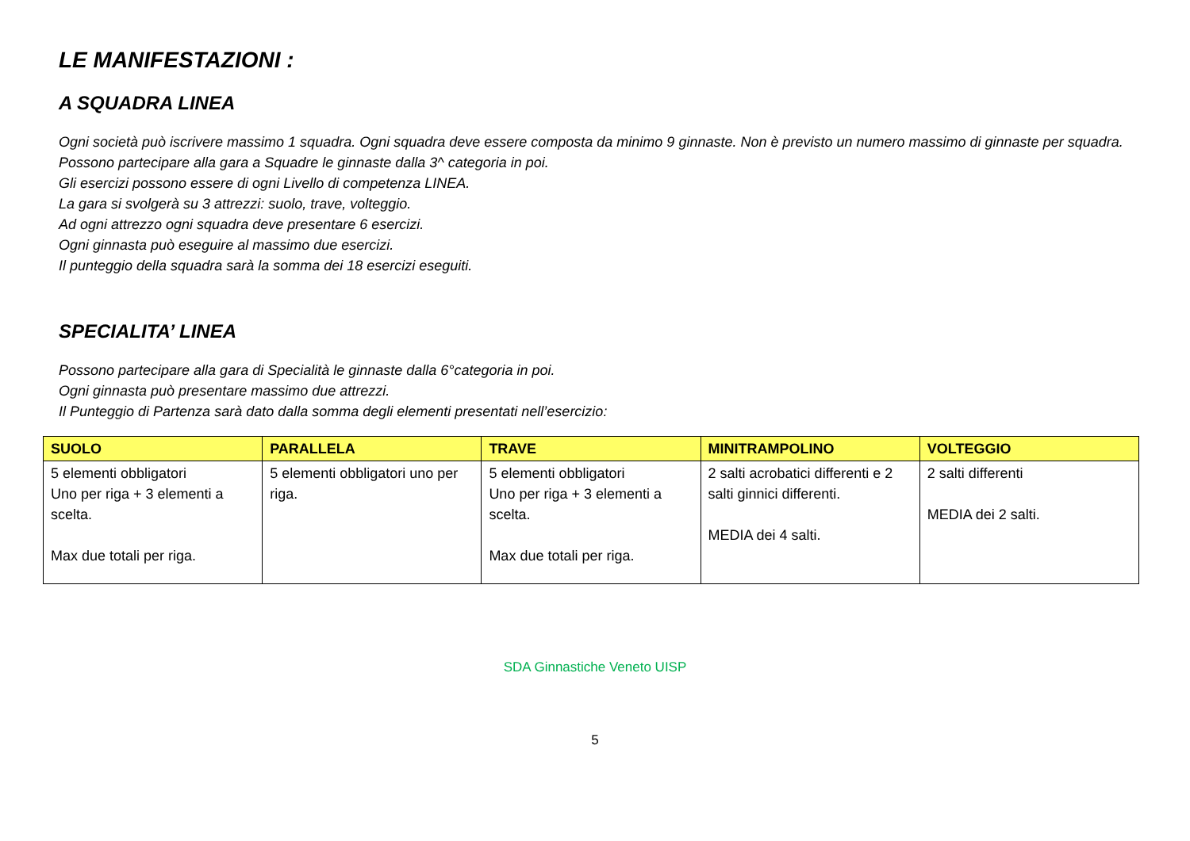LE MANIFESTAZIONI :
A SQUADRA LINEA
Ogni società può iscrivere massimo 1 squadra. Ogni squadra deve essere composta da minimo 9 ginnaste. Non è previsto un numero massimo di ginnaste per squadra.
Possono partecipare alla gara a Squadre le ginnaste dalla 3^ categoria in poi.
Gli esercizi possono essere di ogni Livello di competenza LINEA.
La gara si svolgerà su 3 attrezzi: suolo, trave, volteggio.
Ad ogni attrezzo ogni squadra deve presentare 6 esercizi.
Ogni ginnasta può eseguire al massimo due esercizi.
Il punteggio della squadra sarà la somma dei 18 esercizi eseguiti.
SPECIALITA’ LINEA
Possono partecipare alla gara di Specialità le ginnaste dalla 6°categoria in poi.
Ogni ginnasta può presentare massimo due attrezzi.
Il Punteggio di Partenza sarà dato dalla somma degli elementi presentati nell’esercizio:
| SUOLO | PARALLELA | TRAVE | MINITRAMPOLINO | VOLTEGGIO |
| --- | --- | --- | --- | --- |
| 5 elementi obbligatori Uno per riga + 3 elementi a scelta. Max due totali per riga. | 5 elementi obbligatori uno per riga. | 5 elementi obbligatori Uno per riga + 3 elementi a scelta. Max due totali per riga. | 2 salti acrobatici differenti e 2 salti ginnici differenti. MEDIA dei 4 salti. | 2 salti differenti MEDIA dei 2 salti. |
SDA Ginnastiche Veneto UISP
5